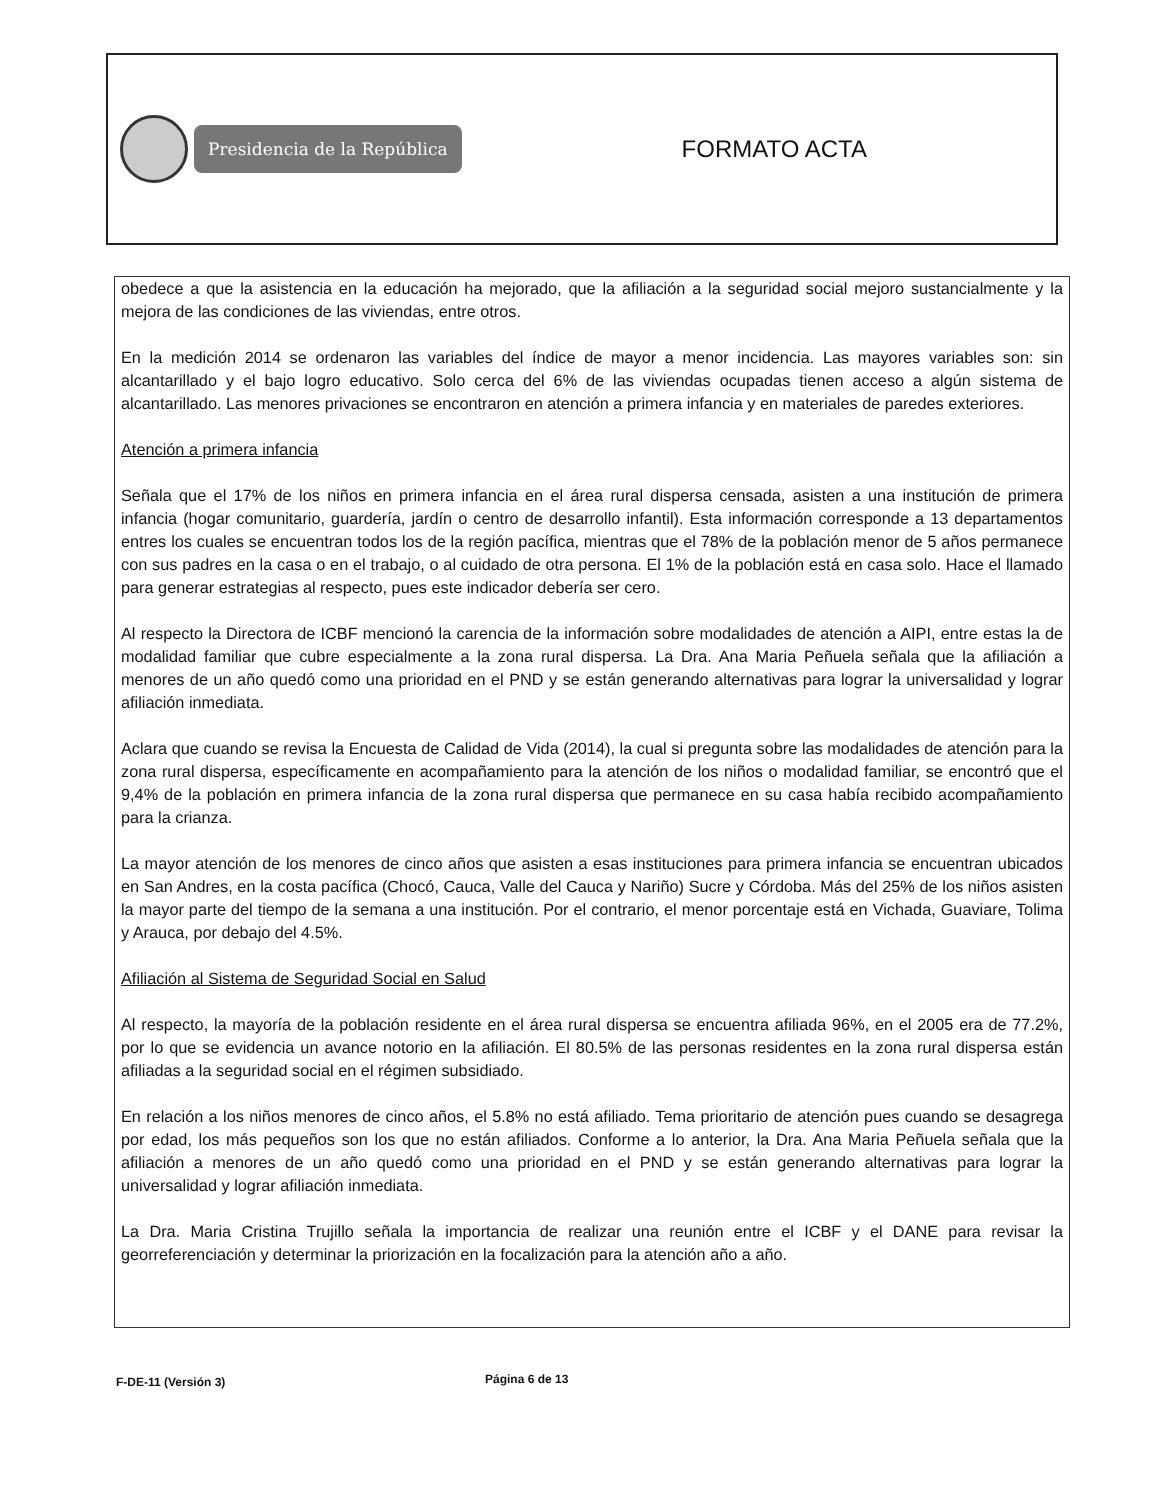Presidencia de la República
FORMATO ACTA
obedece a que la asistencia en la educación ha mejorado, que la afiliación a la seguridad social mejoro sustancialmente y la mejora de las condiciones de las viviendas, entre otros.
En la medición 2014 se ordenaron las variables del índice de mayor a menor incidencia. Las mayores variables son: sin alcantarillado y el bajo logro educativo. Solo cerca del 6% de las viviendas ocupadas tienen acceso a algún sistema de alcantarillado. Las menores privaciones se encontraron en atención a primera infancia y en materiales de paredes exteriores.
Atención a primera infancia
Señala que el 17% de los niños en primera infancia en el área rural dispersa censada, asisten a una institución de primera infancia (hogar comunitario, guardería, jardín o centro de desarrollo infantil). Esta información corresponde a 13 departamentos entres los cuales se encuentran todos los de la región pacífica, mientras que el 78% de la población menor de 5 años permanece con sus padres en la casa o en el trabajo, o al cuidado de otra persona. El 1% de la población está en casa solo. Hace el llamado para generar estrategias al respecto, pues este indicador debería ser cero.
Al respecto la Directora de ICBF mencionó la carencia de la información sobre modalidades de atención a AIPI, entre estas la de modalidad familiar que cubre especialmente a la zona rural dispersa. La Dra. Ana Maria Peñuela señala que la afiliación a menores de un año quedó como una prioridad en el PND y se están generando alternativas para lograr la universalidad y lograr afiliación inmediata.
Aclara que cuando se revisa la Encuesta de Calidad de Vida (2014), la cual si pregunta sobre las modalidades de atención para la zona rural dispersa, específicamente en acompañamiento para la atención de los niños o modalidad familiar, se encontró que el 9,4% de la población en primera infancia de la zona rural dispersa que permanece en su casa había recibido acompañamiento para la crianza.
La mayor atención de los menores de cinco años que asisten a esas instituciones para primera infancia se encuentran ubicados en San Andres, en la costa pacífica (Chocó, Cauca, Valle del Cauca y Nariño) Sucre y Córdoba. Más del 25% de los niños asisten la mayor parte del tiempo de la semana a una institución. Por el contrario, el menor porcentaje está en Vichada, Guaviare, Tolima y Arauca, por debajo del 4.5%.
Afiliación al Sistema de Seguridad Social en Salud
Al respecto, la mayoría de la población residente en el área rural dispersa se encuentra afiliada 96%, en el 2005 era de 77.2%, por lo que se evidencia un avance notorio en la afiliación. El 80.5% de las personas residentes en la zona rural dispersa están afiliadas a la seguridad social en el régimen subsidiado.
En relación a los niños menores de cinco años, el 5.8% no está afiliado. Tema prioritario de atención pues cuando se desagrega por edad, los más pequeños son los que no están afiliados. Conforme a lo anterior, la Dra. Ana Maria Peñuela señala que la afiliación a menores de un año quedó como una prioridad en el PND y se están generando alternativas para lograr la universalidad y lograr afiliación inmediata.
La Dra. Maria Cristina Trujillo señala la importancia de realizar una reunión entre el ICBF y el DANE para revisar la georreferenciación y determinar la priorización en la focalización para la atención año a año.
F-DE-11 (Versión 3) Página 6 de 13